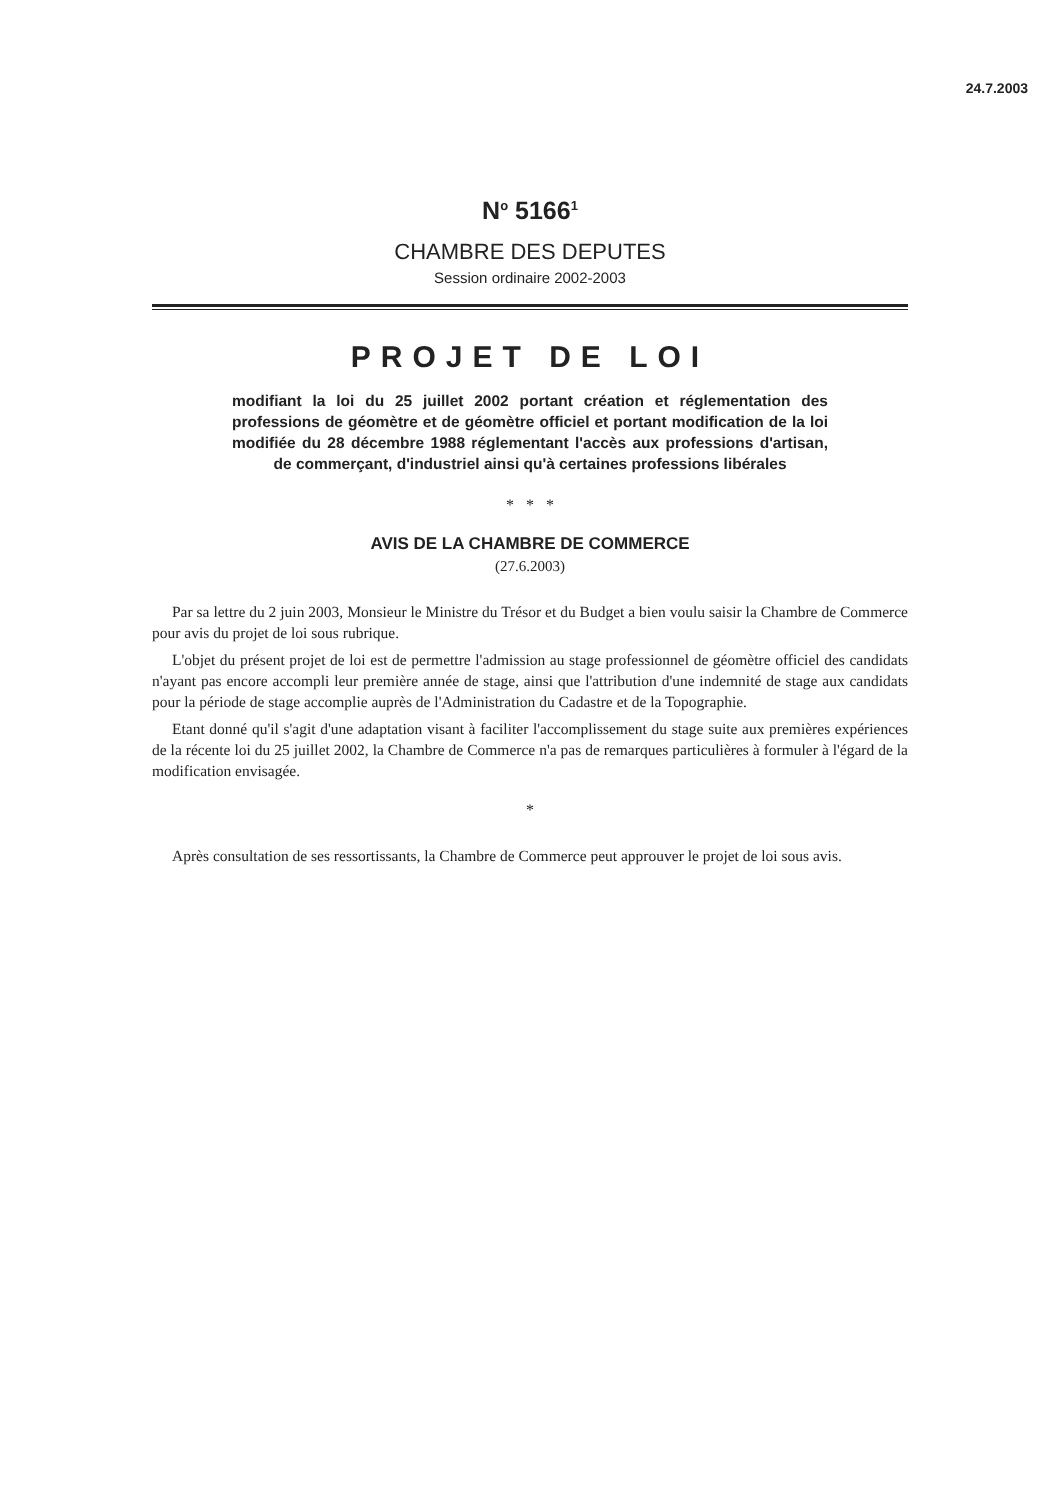24.7.2003
N<sup>o</sup> 5166<sup>1</sup>
CHAMBRE DES DEPUTES
Session ordinaire 2002-2003
PROJET DE LOI
modifiant la loi du 25 juillet 2002 portant création et réglementation des professions de géomètre et de géomètre officiel et portant modification de la loi modifiée du 28 décembre 1988 réglementant l'accès aux professions d'artisan, de commerçant, d'industriel ainsi qu'à certaines professions libérales
* * *
AVIS DE LA CHAMBRE DE COMMERCE
(27.6.2003)
Par sa lettre du 2 juin 2003, Monsieur le Ministre du Trésor et du Budget a bien voulu saisir la Chambre de Commerce pour avis du projet de loi sous rubrique.
L'objet du présent projet de loi est de permettre l'admission au stage professionnel de géomètre officiel des candidats n'ayant pas encore accompli leur première année de stage, ainsi que l'attribution d'une indemnité de stage aux candidats pour la période de stage accomplie auprès de l'Administration du Cadastre et de la Topographie.
Etant donné qu'il s'agit d'une adaptation visant à faciliter l'accomplissement du stage suite aux premières expériences de la récente loi du 25 juillet 2002, la Chambre de Commerce n'a pas de remarques particulières à formuler à l'égard de la modification envisagée.
*
Après consultation de ses ressortissants, la Chambre de Commerce peut approuver le projet de loi sous avis.